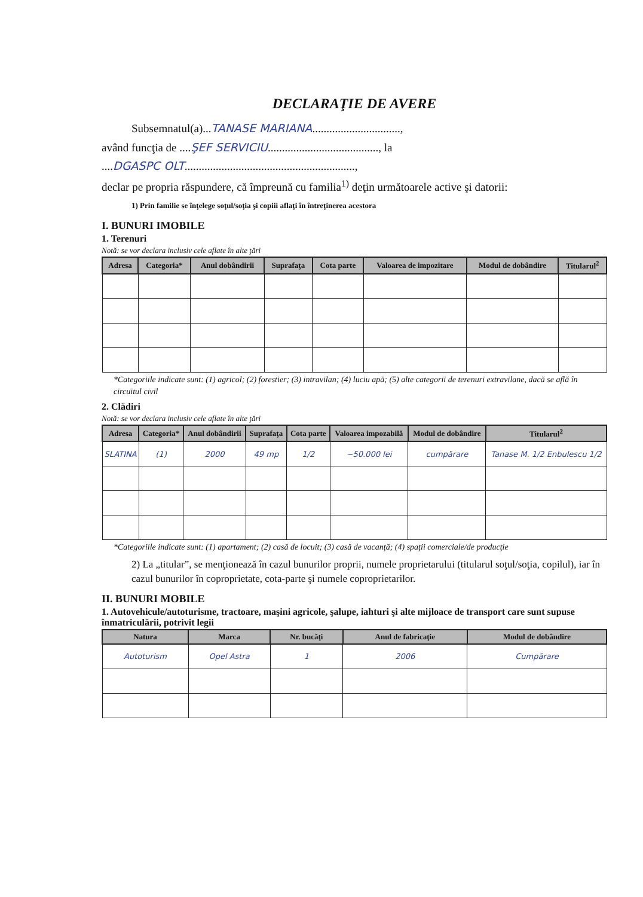DECLARAŢIE DE AVERE
Subsemnatul(a)...TANASE MARIANA...............................,
având funcţia de ....ŞEF SERVICIU......................................., la
....DGASPC OLT............................................................,
declar pe propria răspundere, că împreună cu familia<sup>1)</sup> deţin următoarele active şi datorii:
1) Prin familie se înţelege soţul/soţia şi copiii aflaţi în întreţinerea acestora
I. BUNURI IMOBILE
1. Terenuri
Notă: se vor declara inclusiv cele aflate în alte ţări
| Adresa | Categoria* | Anul dobândirii | Suprafaţa | Cota parte | Valoarea de impozitare | Modul de dobândire | Titularul<sup>2</sup> |
| --- | --- | --- | --- | --- | --- | --- | --- |
*Categoriile indicate sunt: (1) agricol; (2) forestier; (3) intravilan; (4) luciu apă; (5) alte categorii de terenuri extravilane, dacă se află în circuitul civil
2. Clădiri
Notă: se vor declara inclusiv cele aflate în alte ţări
| Adresa | Categoria* | Anul dobândirii | Suprafaţa | Cota parte | Valoarea impozabilă | Modul de dobândire | Titularul<sup>2</sup> |
| --- | --- | --- | --- | --- | --- | --- | --- |
| SLATINA | (1) | 2000 | 49 mp | 1/2 | ~50.000 lei | cumpărare | Tanase M. 1/2 Enbulescu 1/2 |
*Categoriile indicate sunt: (1) apartament; (2) casă de locuit; (3) casă de vacanţă; (4) spaţii comerciale/de producţie
2) La „titular”, se menţionează în cazul bunurilor proprii, numele proprietarului (titularul soţul/soţia, copilul), iar în cazul bunurilor în coproprietate, cota-parte şi numele coproprietarilor.
II. BUNURI MOBILE
1. Autovehicule/autoturisme, tractoare, maşini agricole, şalupe, iahturi şi alte mijloace de transport care sunt supuse înmatriculării, potrivit legii
| Natura | Marca | Nr. bucăţi | Anul de fabricaţie | Modul de dobândire |
| --- | --- | --- | --- | --- |
| Autoturism | Opel Astra | 1 | 2006 | Cumpărare |